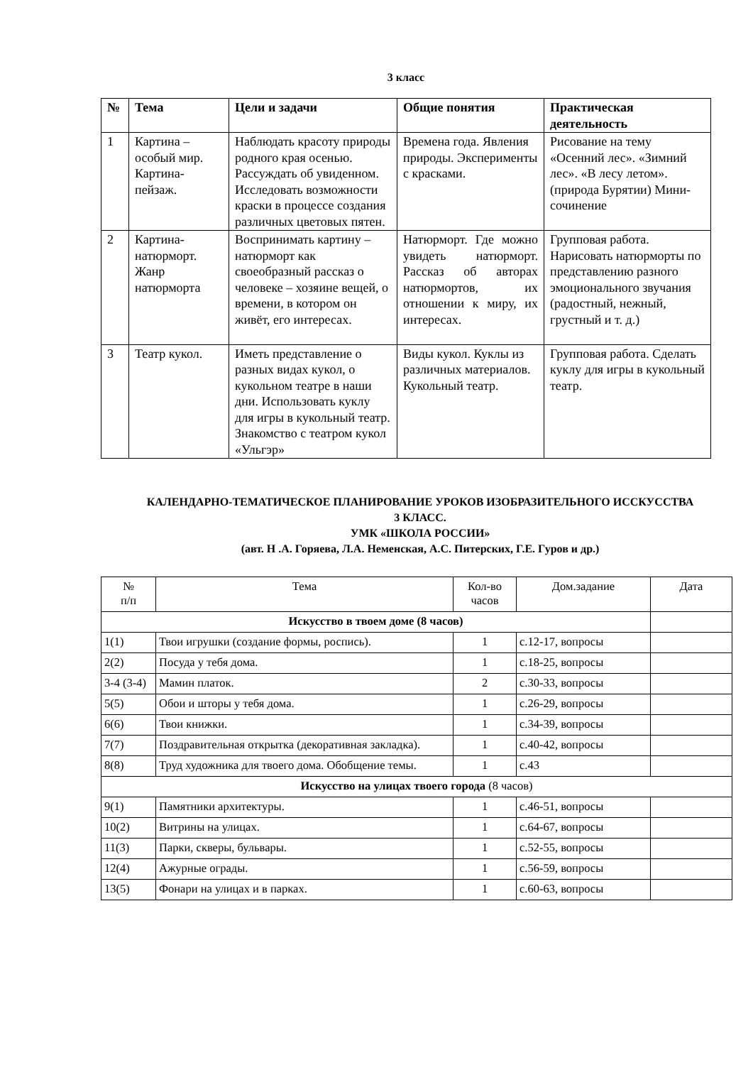3 класс
| № | Тема | Цели и задачи | Общие понятия | Практическая деятельность |
| --- | --- | --- | --- | --- |
| 1 | Картина – особый мир. Картина-пейзаж. | Наблюдать красоту природы родного края осенью. Рассуждать об увиденном. Исследовать возможности краски в процессе создания различных цветовых пятен. | Времена года. Явления природы. Эксперименты с красками. | Рисование на тему «Осенний лес». «Зимний лес». «В лесу летом».(природа Бурятии) Мини-сочинение |
| 2 | Картина-натюрморт. Жанр натюрморта | Воспринимать картину – натюрморт как своеобразный рассказ о человеке – хозяине вещей, о времени, в котором он живёт, его интересах. | Натюрморт. Где можно увидеть натюрморт. Рассказ об авторах натюрмортов, их отношении к миру, их интересах. | Групповая работа. Нарисовать натюрморты по представлению разного эмоционального звучания (радостный, нежный, грустный и т. д.) |
| 3 | Театр кукол. | Иметь представление о разных видах кукол, о кукольном театре в наши дни. Использовать куклу для игры в кукольный театр. Знакомство с театром кукол «Ульгэр» | Виды кукол. Куклы из различных материалов. Кукольный театр. | Групповая работа. Сделать куклу для игры в кукольный театр. |
КАЛЕНДАРНО-ТЕМАТИЧЕСКОЕ ПЛАНИРОВАНИЕ УРОКОВ ИЗОБРАЗИТЕЛЬНОГО ИССКУССТВА
3 КЛАСС.
УМК «ШКОЛА РОССИИ»
(авт. Н .А. Горяева, Л.А. Неменская, А.С. Питерских, Г.Е. Гуров и др.)
| № п/п | Тема | Кол-во часов | Дом.задание | Дата |
| Искусство в твоем доме (8 часов) | | | | |
| 1(1) | Твои игрушки (создание формы, роспись). | 1 | с.12-17, вопросы | |
| 2(2) | Посуда у тебя дома. | 1 | с.18-25, вопросы | |
| 3-4 (3-4) | Мамин платок. | 2 | с.30-33, вопросы | |
| 5(5) | Обои и шторы у тебя дома. | 1 | с.26-29, вопросы | |
| 6(6) | Твои книжки. | 1 | с.34-39, вопросы | |
| 7(7) | Поздравительная открытка (декоративная закладка). | 1 | с.40-42, вопросы | |
| 8(8) | Труд художника для твоего дома. Обобщение темы. | 1 | с.43 | |
| Искусство на улицах твоего города (8 часов) | | | | |
| 9(1) | Памятники архитектуры. | 1 | с.46-51, вопросы | |
| 10(2) | Витрины на улицах. | 1 | с.64-67, вопросы | |
| 11(3) | Парки, скверы, бульвары. | 1 | с.52-55, вопросы | |
| 12(4) | Ажурные ограды. | 1 | с.56-59, вопросы | |
| 13(5) | Фонари на улицах и в парках. | 1 | с.60-63, вопросы | |